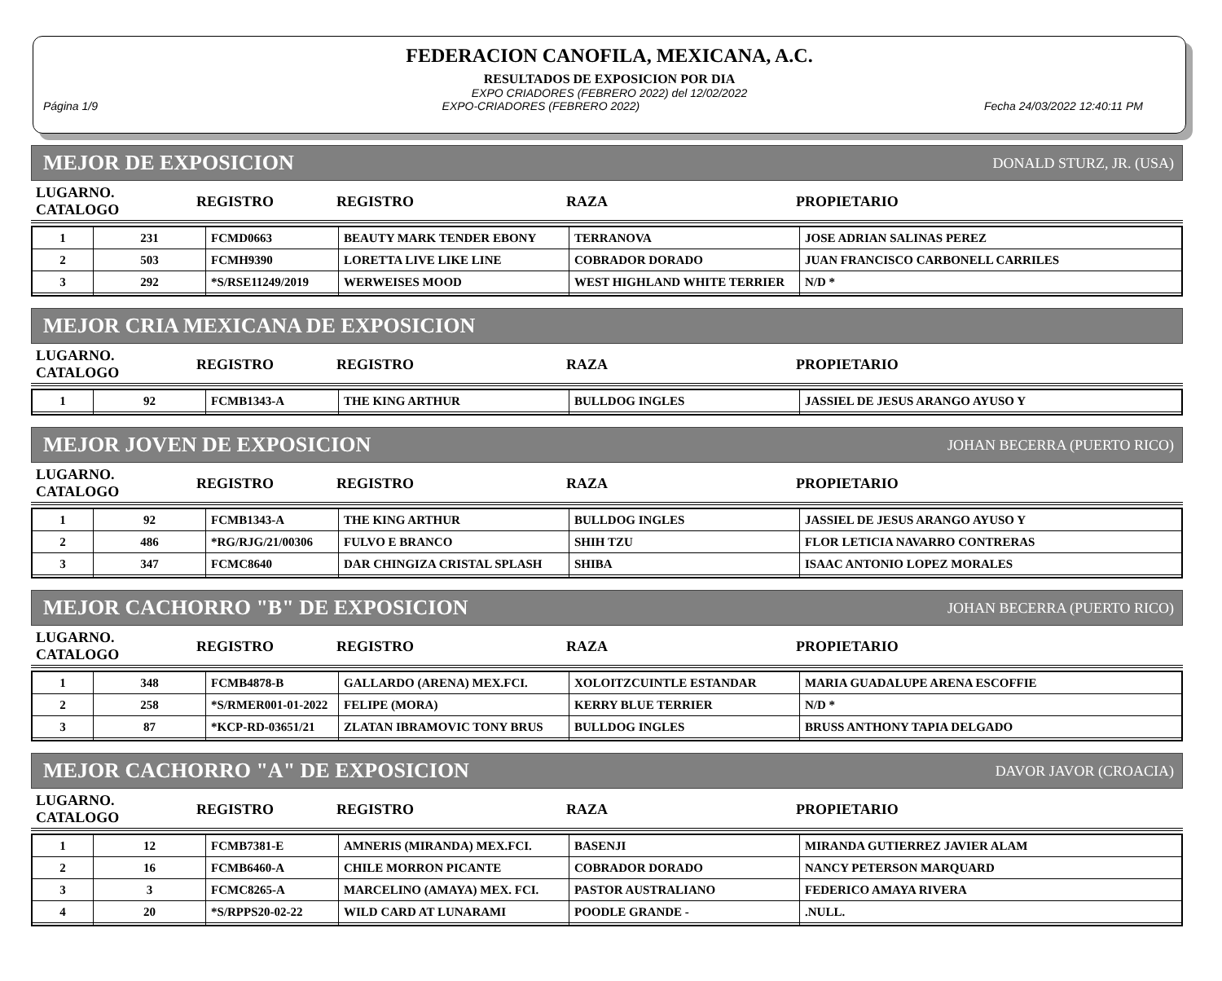FEDERACION CANOFILA, MEXICANA, A.C.
RESULTADOS DE EXPOSICION POR DIA
EXPO CRIADORES (FEBRERO 2022) del 12/02/2022
Página 1/9 EXPO-CRIADORES (FEBRERO 2022) Fecha 24/03/2022 12:40:11 PM
MEJOR DE EXPOSICION DONALD STURZ, JR. (USA)
| LUGARNO. CATALOGO | REGISTRO | REGISTRO | RAZA | PROPIETARIO |
| 1 | 231 | FCMD0663 | BEAUTY MARK TENDER EBONY | TERRANOVA | JOSE ADRIAN SALINAS PEREZ |
| 2 | 503 | FCMH9390 | LORETTA LIVE LIKE LINE | COBRADOR DORADO | JUAN FRANCISCO CARBONELL CARRILES |
| 3 | 292 | *S/RSE11249/2019 | WERWEISES MOOD | WEST HIGHLAND WHITE TERRIER | N/D * |
MEJOR CRIA MEXICANA DE EXPOSICION
| LUGARNO. CATALOGO | REGISTRO | REGISTRO | RAZA | PROPIETARIO |
| 1 | 92 | FCMB1343-A | THE KING ARTHUR | BULLDOG INGLES | JASSIEL DE JESUS ARANGO AYUSO Y |
MEJOR JOVEN DE EXPOSICION JOHAN BECERRA (PUERTO RICO)
| LUGARNO. CATALOGO | REGISTRO | REGISTRO | RAZA | PROPIETARIO |
| 1 | 92 | FCMB1343-A | THE KING ARTHUR | BULLDOG INGLES | JASSIEL DE JESUS ARANGO AYUSO Y |
| 2 | 486 | *RG/RJG/21/00306 | FULVO E BRANCO | SHIH TZU | FLOR LETICIA NAVARRO CONTRERAS |
| 3 | 347 | FCMC8640 | DAR CHINGIZA CRISTAL SPLASH | SHIBA | ISAAC ANTONIO LOPEZ MORALES |
MEJOR CACHORRO "B" DE EXPOSICION JOHAN BECERRA (PUERTO RICO)
| LUGARNO. CATALOGO | REGISTRO | REGISTRO | RAZA | PROPIETARIO |
| 1 | 348 | FCMB4878-B | GALLARDO (ARENA) MEX.FCI. | XOLOITZCUINTLE ESTANDAR | MARIA GUADALUPE ARENA ESCOFFIE |
| 2 | 258 | *S/RMER001-01-2022 | FELIPE (MORA) | KERRY BLUE TERRIER | N/D * |
| 3 | 87 | *KCP-RD-03651/21 | ZLATAN IBRAMOVIC TONY BRUS | BULLDOG INGLES | BRUSS ANTHONY TAPIA DELGADO |
MEJOR CACHORRO "A" DE EXPOSICION DAVOR JAVOR (CROACIA)
| LUGARNO. CATALOGO | REGISTRO | REGISTRO | RAZA | PROPIETARIO |
| 1 | 12 | FCMB7381-E | AMNERIS (MIRANDA) MEX.FCI. | BASENJI | MIRANDA GUTIERREZ JAVIER ALAM |
| 2 | 16 | FCMB6460-A | CHILE MORRON PICANTE | COBRADOR DORADO | NANCY PETERSON MARQUARD |
| 3 | 3 | FCMC8265-A | MARCELINO (AMAYA) MEX. FCI. | PASTOR AUSTRALIANO | FEDERICO AMAYA RIVERA |
| 4 | 20 | *S/RPPS20-02-22 | WILD CARD AT LUNARAMI | POODLE GRANDE - | .NULL. |